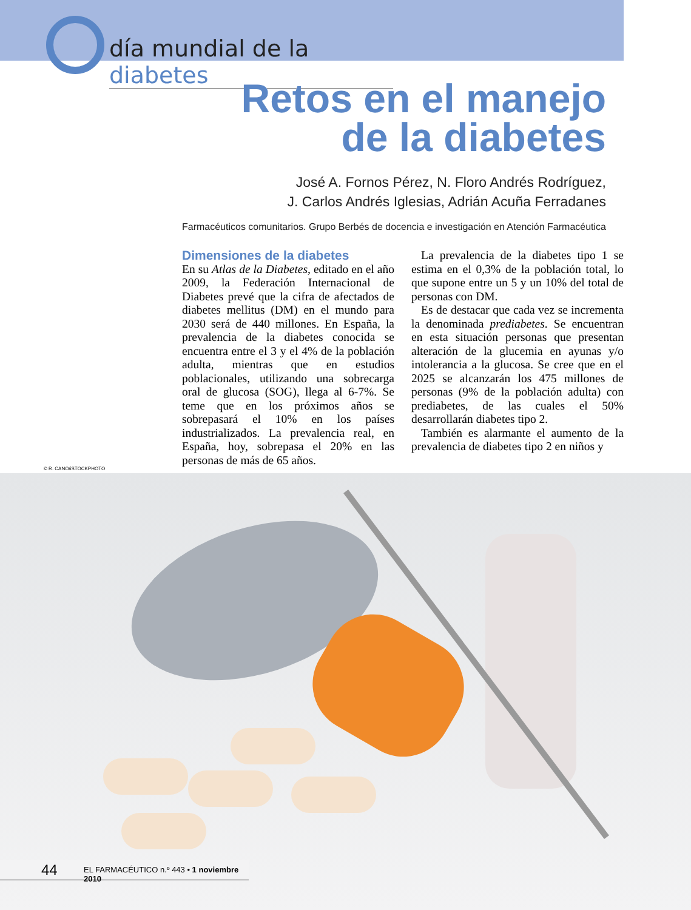día mundial de la diabetes
Retos en el manejo
de la diabetes
José A. Fornos Pérez, N. Floro Andrés Rodríguez,
J. Carlos Andrés Iglesias, Adrián Acuña Ferradanes
Farmacéuticos comunitarios. Grupo Berbés de docencia e investigación en Atención Farmacéutica
Dimensiones de la diabetes
En su Atlas de la Diabetes, editado en el año 2009, la Federación Internacional de Diabetes prevé que la cifra de afectados de diabetes mellitus (DM) en el mundo para 2030 será de 440 millones. En España, la prevalencia de la diabetes conocida se encuentra entre el 3 y el 4% de la población adulta, mientras que en estudios poblacionales, utilizando una sobrecarga oral de glucosa (SOG), llega al 6-7%. Se teme que en los próximos años se sobrepasará el 10% en los países industrializados. La prevalencia real, en España, hoy, sobrepasa el 20% en las personas de más de 65 años.
La prevalencia de la diabetes tipo 1 se estima en el 0,3% de la población total, lo que supone entre un 5 y un 10% del total de personas con DM.
Es de destacar que cada vez se incrementa la denominada prediabetes. Se encuentran en esta situación personas que presentan alteración de la glucemia en ayunas y/o intolerancia a la glucosa. Se cree que en el 2025 se alcanzarán los 475 millones de personas (9% de la población adulta) con prediabetes, de las cuales el 50% desarrollarán diabetes tipo 2.
También es alarmante el aumento de la prevalencia de diabetes tipo 2 en niños y
© R. CANO/iSTOCKPHOTO
44 EL FARMACÉUTICO n.º 443 • 1 noviembre 2010